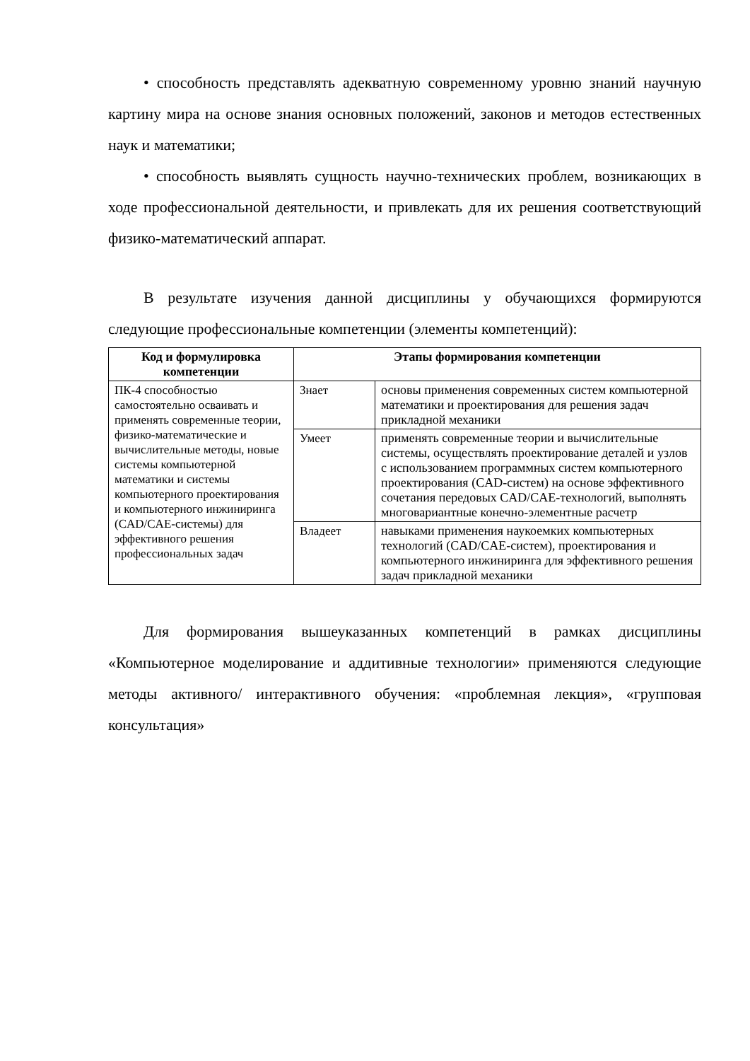• способность представлять адекватную современному уровню знаний научную картину мира на основе знания основных положений, законов и методов естественных наук и математики;
• способность выявлять сущность научно-технических проблем, возникающих в ходе профессиональной деятельности, и привлекать для их решения соответствующий физико-математический аппарат.
В результате изучения данной дисциплины у обучающихся формируются следующие профессиональные компетенции (элементы компетенций):
| Код и формулировка компетенции | Этапы формирования компетенции | |
| --- | --- | --- |
| ПК-4 способностью самостоятельно осваивать и применять современные теории, физико-математические и вычислительные методы, новые системы компьютерной математики и системы компьютерного проектирования и компьютерного инжиниринга (CAD/CAE-системы) для эффективного решения профессиональных задач | Знает | основы применения современных систем компьютерной математики и проектирования для решения задач прикладной механики |
| | Умеет | применять современные теории и вычислительные системы, осуществлять проектирование деталей и узлов с использованием программных систем компьютерного проектирования (CAD-систем) на основе эффективного сочетания передовых CAD/CAE-технологий, выполнять многовариантные конечно-элементные расчетр |
| | Владеет | навыками применения наукоемких компьютерных технологий (CAD/CAE-систем), проектирования и компьютерного инжиниринга для эффективного решения задач прикладной механики |
Для формирования вышеуказанных компетенций в рамках дисциплины «Компьютерное моделирование и аддитивные технологии» применяются следующие методы активного/ интерактивного обучения: «проблемная лекция», «групповая консультация»